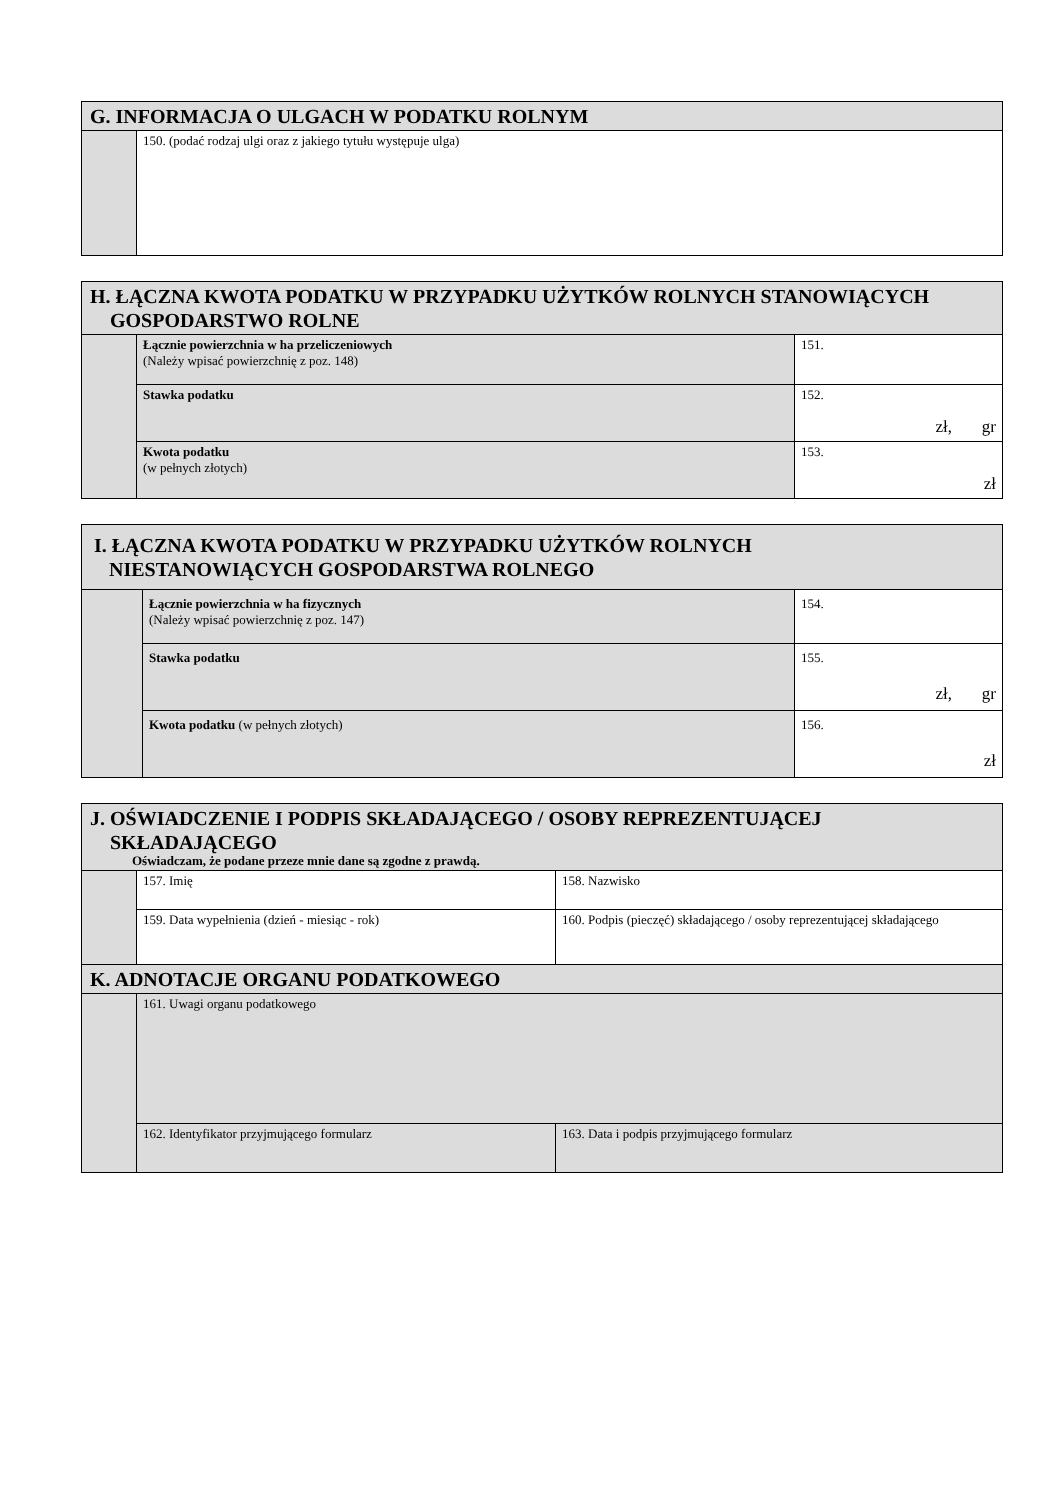| G. INFORMACJA O ULGACH W PODATKU ROLNYM | |
| --- | --- |
| | 150. (podać rodzaj ulgi oraz z jakiego tytułu występuje ulga) |
| H. ŁĄCZNA KWOTA PODATKU W PRZYPADKU UŻYTKÓW ROLNYCH STANOWIĄCYCH GOSPODARSTWO ROLNE | | |
| --- | --- | --- |
| | Łącznie powierzchnia w ha przeliczeniowych (Należy wpisać powierzchnię z poz. 148) | 151. |
| | Stawka podatku | 152. zł, gr |
| | Kwota podatku (w pełnych złotych) | 153. zł |
| I. ŁĄCZNA KWOTA PODATKU W PRZYPADKU UŻYTKÓW ROLNYCH NIESTANOWIĄCYCH GOSPODARSTWA ROLNEGO | | |
| --- | --- | --- |
| | Łącznie powierzchnia w ha fizycznych (Należy wpisać powierzchnię z poz. 147) | 154. |
| | Stawka podatku | 155. zł, gr |
| | Kwota podatku (w pełnych złotych) | 156. zł |
| J. OŚWIADCZENIE I PODPIS SKŁADAJĄCEGO / OSOBY REPREZENTUJĄCEJ SKŁADAJĄCEGO Oświadczam, że podane przeze mnie dane są zgodne z prawdą. | | |
| --- | --- | --- |
| | 157. Imię | 158. Nazwisko |
| | 159. Data wypełnienia (dzień - miesiąc - rok) | 160. Podpis (pieczęć) składającego / osoby reprezentującej składającego |
| K. ADNOTACJE ORGANU PODATKOWEGO | | |
| | 161. Uwagi organu podatkowego | |
| | 162. Identyfikator przyjmującego formularz | 163. Data i podpis przyjmującego formularz |